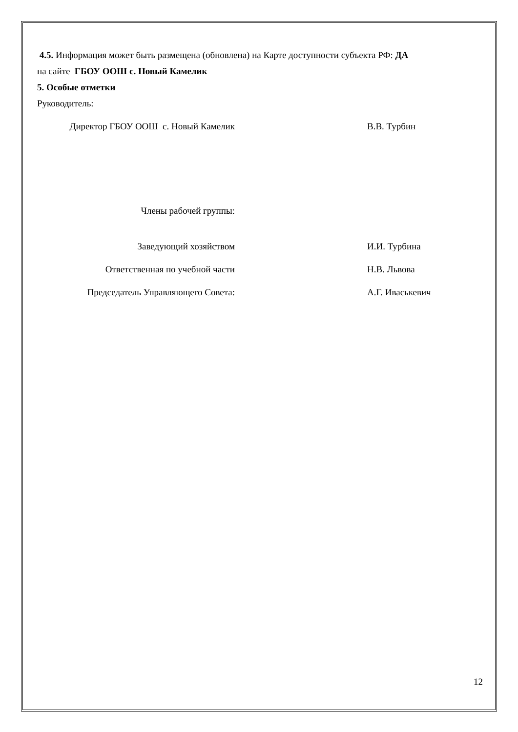4.5. Информация может быть размещена (обновлена) на Карте доступности субъекта РФ: ДА
на сайте ГБОУ ООШ с. Новый Камелик
5. Особые отметки
Руководитель:
Директор ГБОУ ООШ с. Новый Камелик В.В. Турбин
Члены рабочей группы:
Заведующий хозяйством И.И. Турбина
Ответственная по учебной части Н.В. Львова
Председатель Управляющего Совета: А.Г. Иваськевич
12